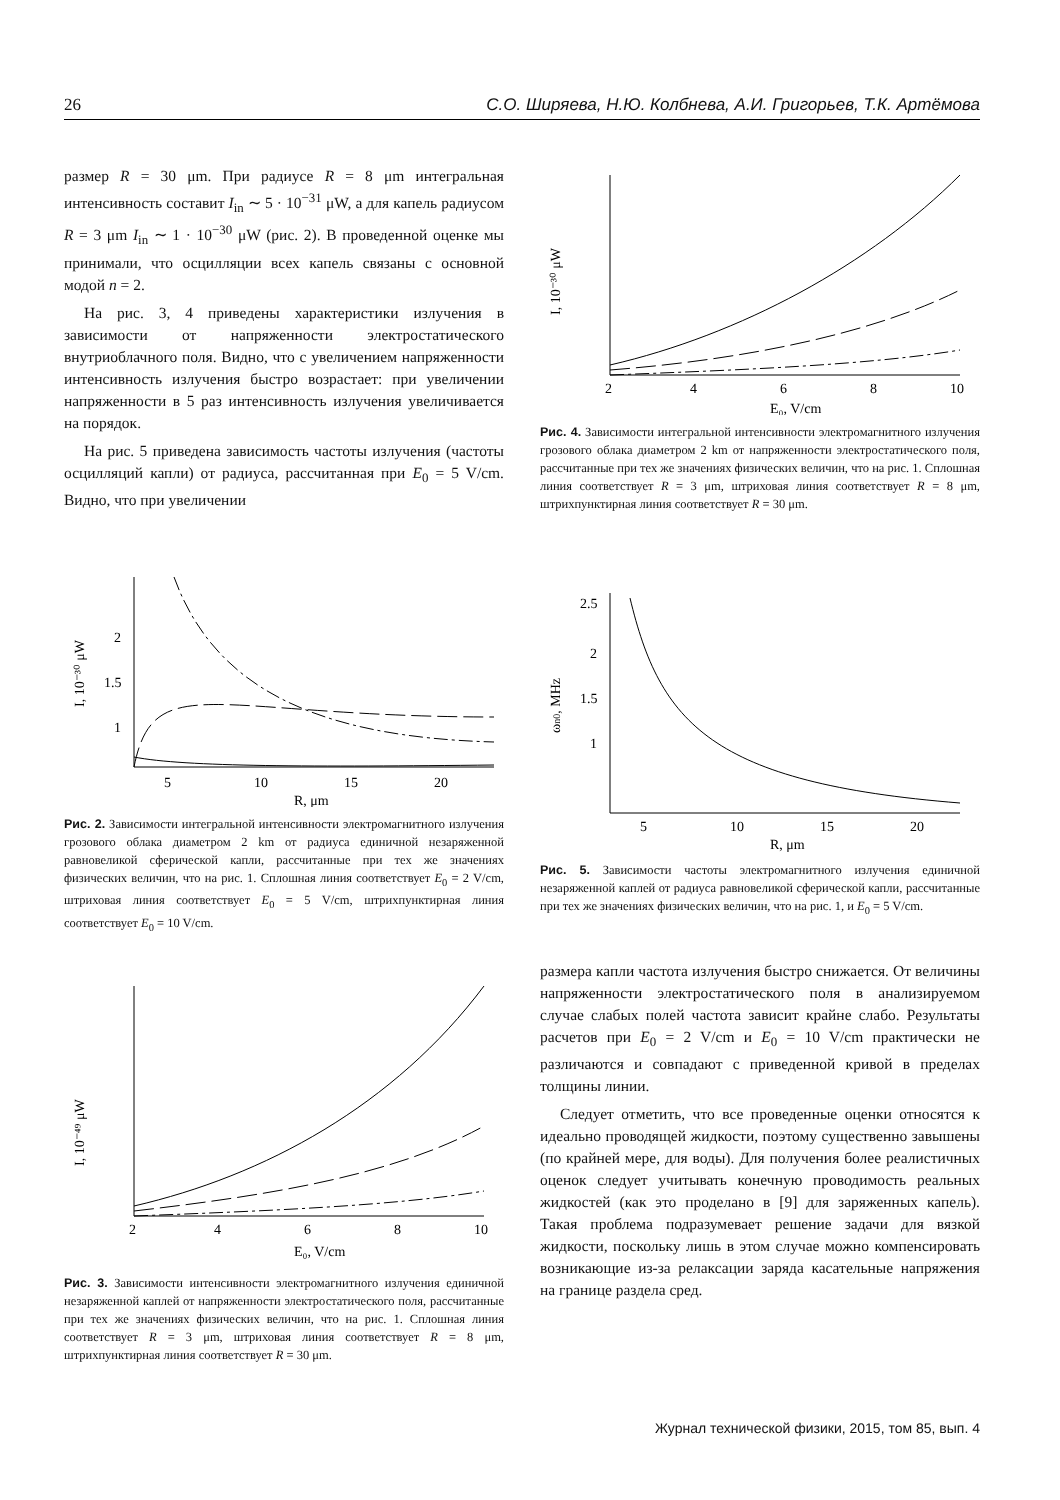26 С.О. Ширяева, Н.Ю. Колбнева, А.И. Григорьев, Т.К. Артёмова
размер R = 30 μm. При радиусе R = 8 μm интегральная интенсивность составит I<sub>in</sub> ∼ 5 · 10<sup>−31</sup> μW, а для капель радиусом R = 3 μm I<sub>in</sub> ∼ 1 · 10<sup>−30</sup> μW (рис. 2). В проведенной оценке мы принимали, что осцилляции всех капель связаны с основной модой n = 2.
На рис. 3, 4 приведены характеристики излучения в зависимости от напряженности электростатического внутриоблачного поля. Видно, что с увеличением напряженности интенсивность излучения быстро возрастает: при увеличении напряженности в 5 раз интенсивность излучения увеличивается на порядок.
На рис. 5 приведена зависимость частоты излучения (частоты осцилляций капли) от радиуса, рассчитанная при E<sub>0</sub> = 5 V/cm. Видно, что при увеличении
2
1.5
1
5
10
15
20
R, μm
I, 10⁻³⁰ μW
Рис. 2. Зависимости интегральной интенсивности электромагнитного излучения грозового облака диаметром 2 km от радиуса единичной незаряженной равновеликой сферической капли, рассчитанные при тех же значениях физических величин, что на рис. 1. Сплошная линия соответствует E<sub>0</sub> = 2 V/cm, штриховая линия соответствует E<sub>0</sub> = 5 V/cm, штрихпунктирная линия соответствует E<sub>0</sub> = 10 V/cm.
2
4
6
8
10
E₀, V/cm
I, 10⁻⁴⁹ μW
Рис. 3. Зависимости интенсивности электромагнитного излучения единичной незаряженной каплей от напряженности электростатического поля, рассчитанные при тех же значениях физических величин, что на рис. 1. Сплошная линия соответствует R = 3 μm, штриховая линия соответствует R = 8 μm, штрихпунктирная линия соответствует R = 30 μm.
2
4
6
8
10
E₀, V/cm
I, 10⁻³⁰ μW
Рис. 4. Зависимости интегральной интенсивности электромагнитного излучения грозового облака диаметром 2 km от напряженности электростатического поля, рассчитанные при тех же значениях физических величин, что на рис. 1. Сплошная линия соответствует R = 3 μm, штриховая линия соответствует R = 8 μm, штрихпунктирная линия соответствует R = 30 μm.
2.5
2
1.5
1
5
10
15
20
R, μm
ωn0, MHz
Рис. 5. Зависимости частоты электромагнитного излучения единичной незаряженной каплей от радиуса равновеликой сферической капли, рассчитанные при тех же значениях физических величин, что на рис. 1, и E<sub>0</sub> = 5 V/cm.
размера капли частота излучения быстро снижается. От величины напряженности электростатического поля в анализируемом случае слабых полей частота зависит крайне слабо. Результаты расчетов при E<sub>0</sub> = 2 V/cm и E<sub>0</sub> = 10 V/cm практически не различаются и совпадают с приведенной кривой в пределах толщины линии.
Следует отметить, что все проведенные оценки относятся к идеально проводящей жидкости, поэтому существенно завышены (по крайней мере, для воды). Для получения более реалистичных оценок следует учитывать конечную проводимость реальных жидкостей (как это проделано в [9] для заряженных капель). Такая проблема подразумевает решение задачи для вязкой жидкости, поскольку лишь в этом случае можно компенсировать возникающие из-за релаксации заряда касательные напряжения на границе раздела сред.
Журнал технической физики, 2015, том 85, вып. 4